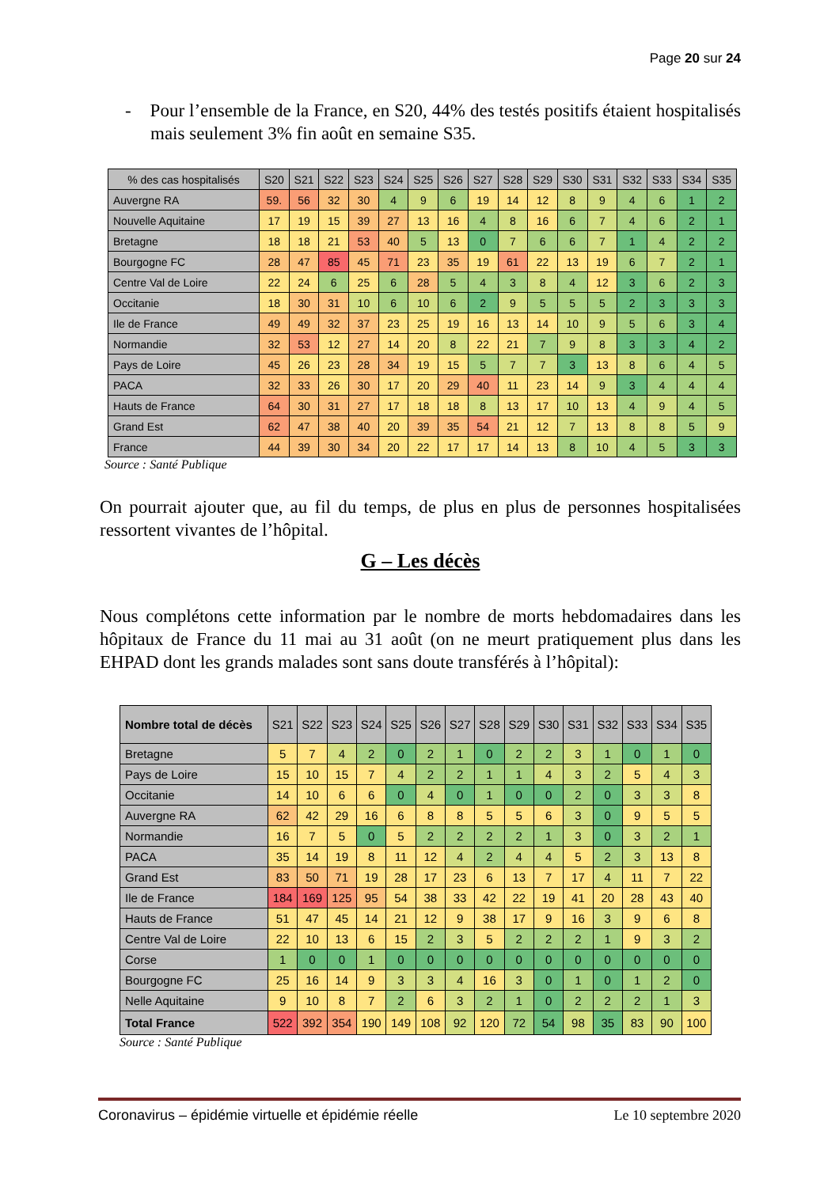Page 20 sur 24
- Pour l’ensemble de la France, en S20, 44% des testés positifs étaient hospitalisés mais seulement 3% fin août en semaine S35.
| % des cas hospitalisés | S20 | S21 | S22 | S23 | S24 | S25 | S26 | S27 | S28 | S29 | S30 | S31 | S32 | S33 | S34 | S35 |
| --- | --- | --- | --- | --- | --- | --- | --- | --- | --- | --- | --- | --- | --- | --- | --- | --- |
| Auvergne RA | 59. | 56 | 32 | 30 | 4 | 9 | 6 | 19 | 14 | 12 | 8 | 9 | 4 | 6 | 1 | 2 |
| Nouvelle Aquitaine | 17 | 19 | 15 | 39 | 27 | 13 | 16 | 4 | 8 | 16 | 6 | 7 | 4 | 6 | 2 | 1 |
| Bretagne | 18 | 18 | 21 | 53 | 40 | 5 | 13 | 0 | 7 | 6 | 6 | 7 | 1 | 4 | 2 | 2 |
| Bourgogne FC | 28 | 47 | 85 | 45 | 71 | 23 | 35 | 19 | 61 | 22 | 13 | 19 | 6 | 7 | 2 | 1 |
| Centre Val de Loire | 22 | 24 | 6 | 25 | 6 | 28 | 5 | 4 | 3 | 8 | 4 | 12 | 3 | 6 | 2 | 3 |
| Occitanie | 18 | 30 | 31 | 10 | 6 | 10 | 6 | 2 | 9 | 5 | 5 | 5 | 2 | 3 | 3 | 3 |
| Ile de France | 49 | 49 | 32 | 37 | 23 | 25 | 19 | 16 | 13 | 14 | 10 | 9 | 5 | 6 | 3 | 4 |
| Normandie | 32 | 53 | 12 | 27 | 14 | 20 | 8 | 22 | 21 | 7 | 9 | 8 | 3 | 3 | 4 | 2 |
| Pays de Loire | 45 | 26 | 23 | 28 | 34 | 19 | 15 | 5 | 7 | 7 | 3 | 13 | 8 | 6 | 4 | 5 |
| PACA | 32 | 33 | 26 | 30 | 17 | 20 | 29 | 40 | 11 | 23 | 14 | 9 | 3 | 4 | 4 | 4 |
| Hauts de France | 64 | 30 | 31 | 27 | 17 | 18 | 18 | 8 | 13 | 17 | 10 | 13 | 4 | 9 | 4 | 5 |
| Grand Est | 62 | 47 | 38 | 40 | 20 | 39 | 35 | 54 | 21 | 12 | 7 | 13 | 8 | 8 | 5 | 9 |
| France | 44 | 39 | 30 | 34 | 20 | 22 | 17 | 17 | 14 | 13 | 8 | 10 | 4 | 5 | 3 | 3 |
Source : Santé Publique
On pourrait ajouter que, au fil du temps, de plus en plus de personnes hospitalisées ressortent vivantes de l’hôpital.
G – Les décès
Nous complétons cette information par le nombre de morts hebdomadaires dans les hôpitaux de France du 11 mai au 31 août (on ne meurt pratiquement plus dans les EHPAD dont les grands malades sont sans doute transférés à l’hôpital):
| Nombre total de décès | S21 | S22 | S23 | S24 | S25 | S26 | S27 | S28 | S29 | S30 | S31 | S32 | S33 | S34 | S35 |
| --- | --- | --- | --- | --- | --- | --- | --- | --- | --- | --- | --- | --- | --- | --- | --- |
| Bretagne | 5 | 7 | 4 | 2 | 0 | 2 | 1 | 0 | 2 | 2 | 3 | 1 | 0 | 1 | 0 |
| Pays de Loire | 15 | 10 | 15 | 7 | 4 | 2 | 2 | 1 | 1 | 4 | 3 | 2 | 5 | 4 | 3 |
| Occitanie | 14 | 10 | 6 | 6 | 0 | 4 | 0 | 1 | 0 | 0 | 2 | 0 | 3 | 3 | 8 |
| Auvergne RA | 62 | 42 | 29 | 16 | 6 | 8 | 8 | 5 | 5 | 6 | 3 | 0 | 9 | 5 | 5 |
| Normandie | 16 | 7 | 5 | 0 | 5 | 2 | 2 | 2 | 2 | 1 | 3 | 0 | 3 | 2 | 1 |
| PACA | 35 | 14 | 19 | 8 | 11 | 12 | 4 | 2 | 4 | 4 | 5 | 2 | 3 | 13 | 8 |
| Grand Est | 83 | 50 | 71 | 19 | 28 | 17 | 23 | 6 | 13 | 7 | 17 | 4 | 11 | 7 | 22 |
| Ile de France | 184 | 169 | 125 | 95 | 54 | 38 | 33 | 42 | 22 | 19 | 41 | 20 | 28 | 43 | 40 |
| Hauts de France | 51 | 47 | 45 | 14 | 21 | 12 | 9 | 38 | 17 | 9 | 16 | 3 | 9 | 6 | 8 |
| Centre Val de Loire | 22 | 10 | 13 | 6 | 15 | 2 | 3 | 5 | 2 | 2 | 2 | 1 | 9 | 3 | 2 |
| Corse | 1 | 0 | 0 | 1 | 0 | 0 | 0 | 0 | 0 | 0 | 0 | 0 | 0 | 0 | 0 |
| Bourgogne FC | 25 | 16 | 14 | 9 | 3 | 3 | 4 | 16 | 3 | 0 | 1 | 0 | 1 | 2 | 0 |
| Nelle Aquitaine | 9 | 10 | 8 | 7 | 2 | 6 | 3 | 2 | 1 | 0 | 2 | 2 | 2 | 1 | 3 |
| Total France | 522 | 392 | 354 | 190 | 149 | 108 | 92 | 120 | 72 | 54 | 98 | 35 | 83 | 90 | 100 |
Source : Santé Publique
Coronavirus – épidémie virtuelle et épidémie réelle Le 10 septembre 2020